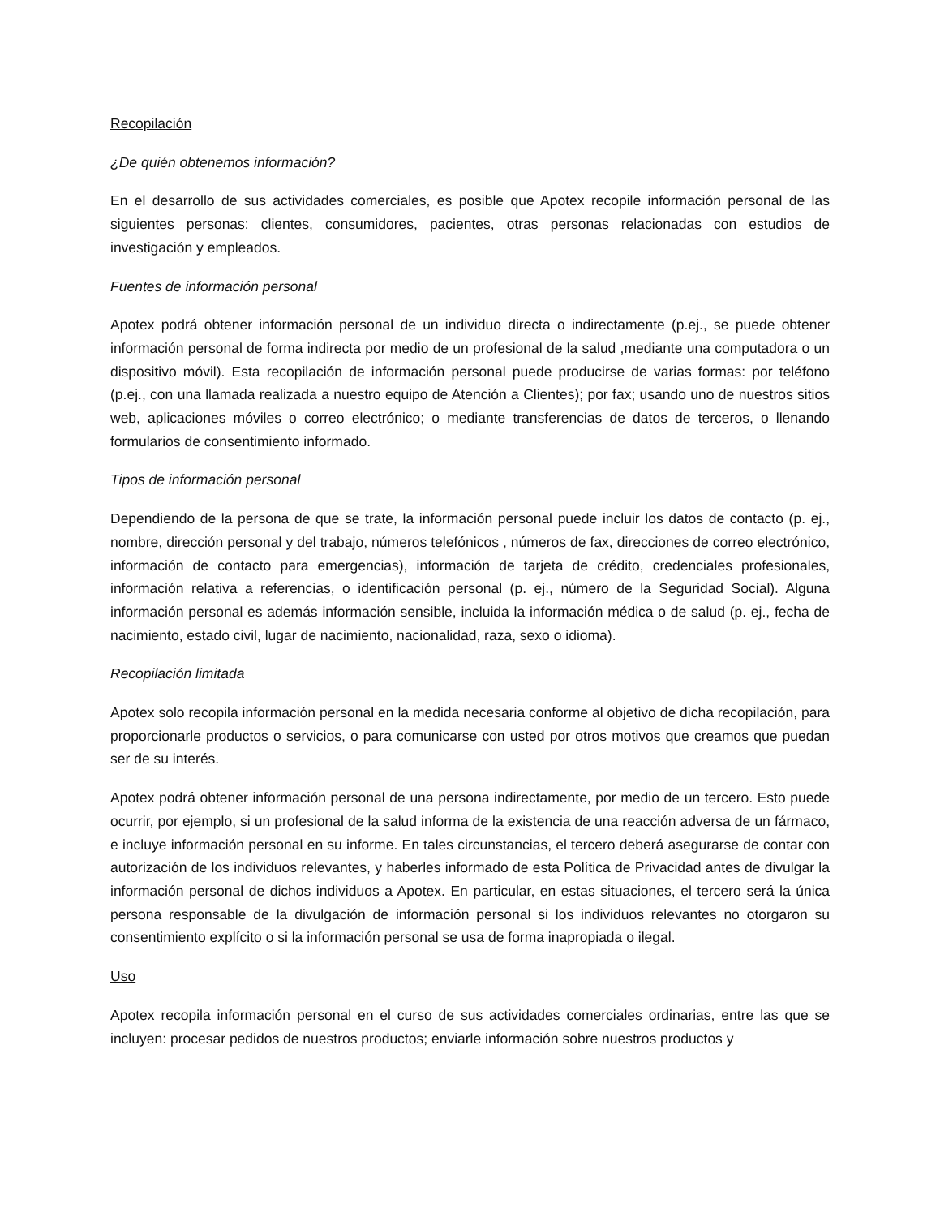Recopilación
¿De quién obtenemos información?
En el desarrollo de sus actividades comerciales, es posible que Apotex recopile información personal de las siguientes personas: clientes, consumidores, pacientes, otras personas relacionadas con estudios de investigación y empleados.
Fuentes de información personal
Apotex podrá obtener información personal de un individuo directa o indirectamente (p.ej., se puede obtener información personal de forma indirecta por medio de un profesional de la salud ,mediante una computadora o un dispositivo móvil). Esta recopilación de información personal puede producirse de varias formas: por teléfono (p.ej., con una llamada realizada a nuestro equipo de Atención a Clientes); por fax; usando uno de nuestros sitios web, aplicaciones móviles o correo electrónico; o mediante transferencias de datos de terceros, o llenando formularios de consentimiento informado.
Tipos de información personal
Dependiendo de la persona de que se trate, la información personal puede incluir los datos de contacto (p. ej., nombre, dirección personal y del trabajo, números telefónicos , números de fax, direcciones de correo electrónico, información de contacto para emergencias), información de tarjeta de crédito, credenciales profesionales, información relativa a referencias, o identificación personal (p. ej., número de la Seguridad Social). Alguna información personal es además información sensible, incluida la información médica o de salud (p. ej., fecha de nacimiento, estado civil, lugar de nacimiento, nacionalidad, raza, sexo o idioma).
Recopilación limitada
Apotex solo recopila información personal en la medida necesaria conforme al objetivo de dicha recopilación, para proporcionarle productos o servicios, o para comunicarse con usted por otros motivos que creamos que puedan ser de su interés.
Apotex podrá obtener información personal de una persona indirectamente, por medio de un tercero. Esto puede ocurrir, por ejemplo, si un profesional de la salud informa de la existencia de una reacción adversa de un fármaco, e incluye información personal en su informe. En tales circunstancias, el tercero deberá asegurarse de contar con autorización de los individuos relevantes, y haberles informado de esta Política de Privacidad antes de divulgar la información personal de dichos individuos a Apotex. En particular, en estas situaciones, el tercero será la única persona responsable de la divulgación de información personal si los individuos relevantes no otorgaron su consentimiento explícito o si la información personal se usa de forma inapropiada o ilegal.
Uso
Apotex recopila información personal en el curso de sus actividades comerciales ordinarias, entre las que se incluyen: procesar pedidos de nuestros productos; enviarle información sobre nuestros productos y